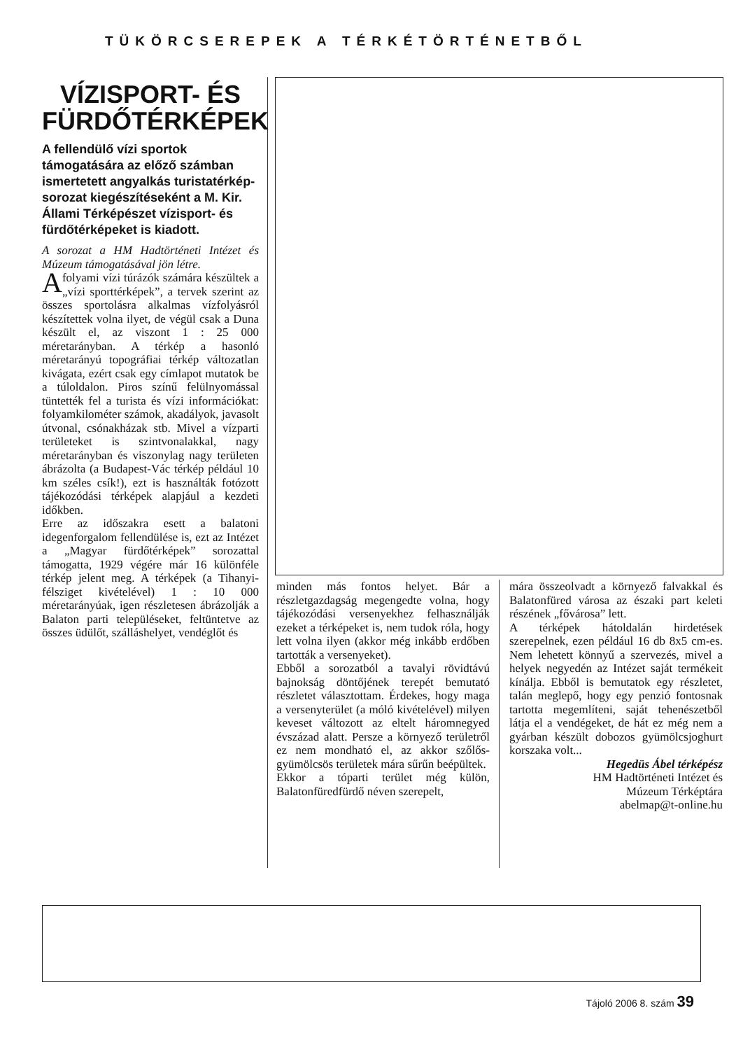TÜKÖRCSEREPEK A TÉRKÉTÖRTÉNETBŐL
VÍZISPORT- ÉS FÜRDŐTÉRKÉPEK
A fellendülő vízi sportok támogatására az előző számban ismertetett angyalkás turistatérkép-sorozat kiegészítéseként a M. Kir. Állami Térképészet vízisport- és fürdőtérképeket is kiadott.
A sorozat a HM Hadtörténeti Intézet és Múzeum támogatásával jön létre.
A folyami vízi túrázók számára készültek a „vízi sporttérképek”, a tervek szerint az összes sportolásra alkalmas vízfolyásról készítettek volna ilyet, de végül csak a Duna készült el, az viszont 1 : 25 000 méretarányban. A térkép a hasonló méretarányú topográfiai térkép változatlan kivágata, ezért csak egy címlapot mutatok be a túloldalon. Piros színű felülnyomással tüntették fel a turista és vízi információkat: folyamkilométer számok, akadályok, javasolt útvonal, csónakházak stb. Mivel a vízparti területeket is szintvonalakkal, nagy méretarányban és viszonylag nagy területen ábrázolta (a Budapest-Vác térkép például 10 km széles csík!), ezt is használták fotózott tájékozódási térképek alapjául a kezdeti időkben.
Erre az időszakra esett a balatoni idegenforgalom fellendülése is, ezt az Intézet a „Magyar fürdőtérképek” sorozattal támogatta, 1929 végére már 16 különféle térkép jelent meg. A térképek (a Tihanyi-félsziget kivételével) 1 : 10 000 méretarányúak, igen részletesen ábrázolják a Balaton parti településeket, feltüntetve az összes üdülőt, szálláshelyet, vendéglőt és
minden más fontos helyet. Bár a részletgazdagság megengedte volna, hogy tájékozódási versenyekhez felhasználják ezeket a térképeket is, nem tudok róla, hogy lett volna ilyen (akkor még inkább erdőben tartották a versenyeket).
Ebből a sorozatból a tavalyi rövidtávú bajnokság döntőjének terepét bemutató részletet választottam. Érdekes, hogy maga a versenyterület (a móló kivételével) milyen keveset változott az eltelt háromnegyed évszázad alatt. Persze a környező területről ez nem mondható el, az akkor szőlős-gyümölcsös területek mára sűrűn beépültek.
Ekkor a tóparti terület még külön, Balatonfüredfürdő néven szerepelt,
mára összeolvadt a környező falvakkal és Balatonfüred városa az északi part keleti részének „fővárosa” lett.
A térképek hátoldalán hirdetések szerepelnek, ezen például 16 db 8x5 cm-es. Nem lehetett könnyű a szervezés, mivel a helyek negyedén az Intézet saját termékeit kínálja. Ebből is bemutatok egy részletet, talán meglepő, hogy egy penzió fontosnak tartotta megemlíteni, saját tehenészetből látja el a vendégeket, de hát ez még nem a gyárban készült dobozos gyümölcsjoghurt korszaka volt...
Hegedüs Ábel térképész
HM Hadtörténeti Intézet és
Múzeum Térképtára
abelmap@t-online.hu
Tájoló 2006 8. szám 39